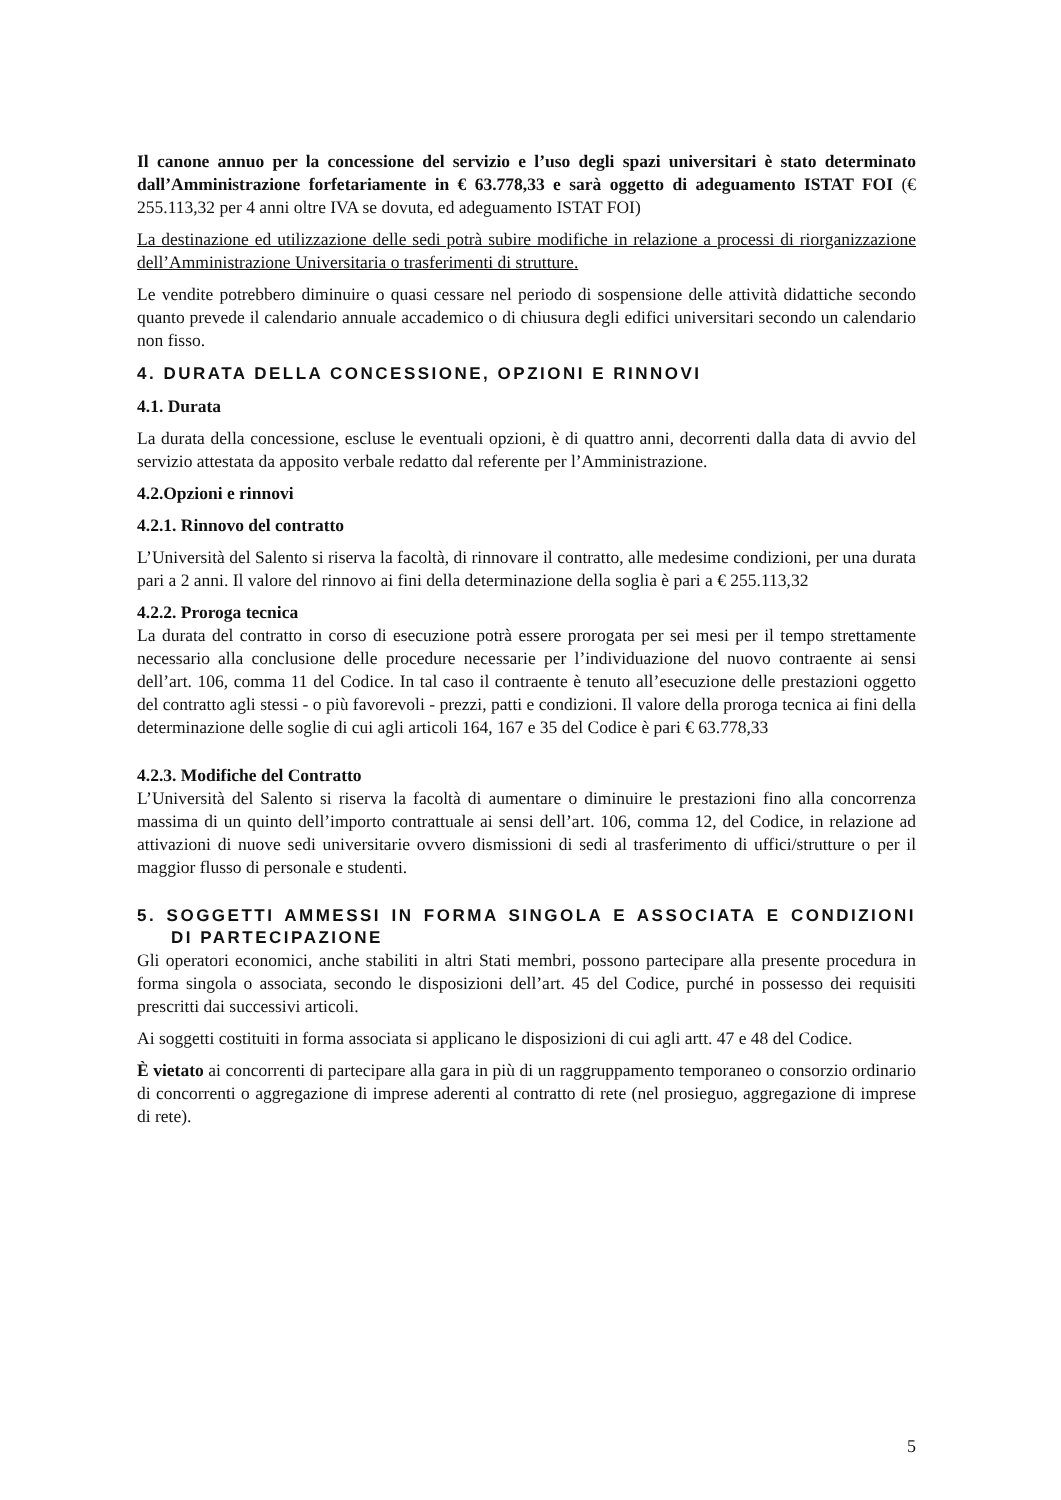Il canone annuo per la concessione del servizio e l’uso degli spazi universitari è stato determinato dall’Amministrazione forfetariamente in € 63.778,33 e sarà oggetto di adeguamento ISTAT FOI (€ 255.113,32 per 4 anni oltre IVA se dovuta, ed adeguamento ISTAT FOI)
La destinazione ed utilizzazione delle sedi potrà subire modifiche in relazione a processi di riorganizzazione dell’Amministrazione Universitaria o trasferimenti di strutture.
Le vendite potrebbero diminuire o quasi cessare nel periodo di sospensione delle attività didattiche secondo quanto prevede il calendario annuale accademico o di chiusura degli edifici universitari secondo un calendario non fisso.
4. DURATA DELLA CONCESSIONE, OPZIONI E RINNOVI
4.1. Durata
La durata della concessione, escluse le eventuali opzioni, è di quattro anni, decorrenti dalla data di avvio del servizio attestata da apposito verbale redatto dal referente per l’Amministrazione.
4.2.Opzioni e rinnovi
4.2.1. Rinnovo del contratto
L’Università del Salento si riserva la facoltà, di rinnovare il contratto, alle medesime condizioni, per una durata pari a 2 anni. Il valore del rinnovo ai fini della determinazione della soglia è pari a € 255.113,32
4.2.2. Proroga tecnica
La durata del contratto in corso di esecuzione potrà essere prorogata per sei mesi per il tempo strettamente necessario alla conclusione delle procedure necessarie per l’individuazione del nuovo contraente ai sensi dell’art. 106, comma 11 del Codice. In tal caso il contraente è tenuto all’esecuzione delle prestazioni oggetto del contratto agli stessi - o più favorevoli - prezzi, patti e condizioni. Il valore della proroga tecnica ai fini della determinazione delle soglie di cui agli articoli 164, 167 e 35 del Codice è pari € 63.778,33
4.2.3. Modifiche del Contratto
L’Università del Salento si riserva la facoltà di aumentare o diminuire le prestazioni fino alla concorrenza massima di un quinto dell’importo contrattuale ai sensi dell’art. 106, comma 12, del Codice, in relazione ad attivazioni di nuove sedi universitarie ovvero dismissioni di sedi al trasferimento di uffici/strutture o per il maggior flusso di personale e studenti.
5. SOGGETTI AMMESSI IN FORMA SINGOLA E ASSOCIATA E CONDIZIONI DI PARTECIPAZIONE
Gli operatori economici, anche stabiliti in altri Stati membri, possono partecipare alla presente procedura in forma singola o associata, secondo le disposizioni dell’art. 45 del Codice, purché in possesso dei requisiti prescritti dai successivi articoli.
Ai soggetti costituiti in forma associata si applicano le disposizioni di cui agli artt. 47 e 48 del Codice.
È vietato ai concorrenti di partecipare alla gara in più di un raggruppamento temporaneo o consorzio ordinario di concorrenti o aggregazione di imprese aderenti al contratto di rete (nel prosieguo, aggregazione di imprese di rete).
5